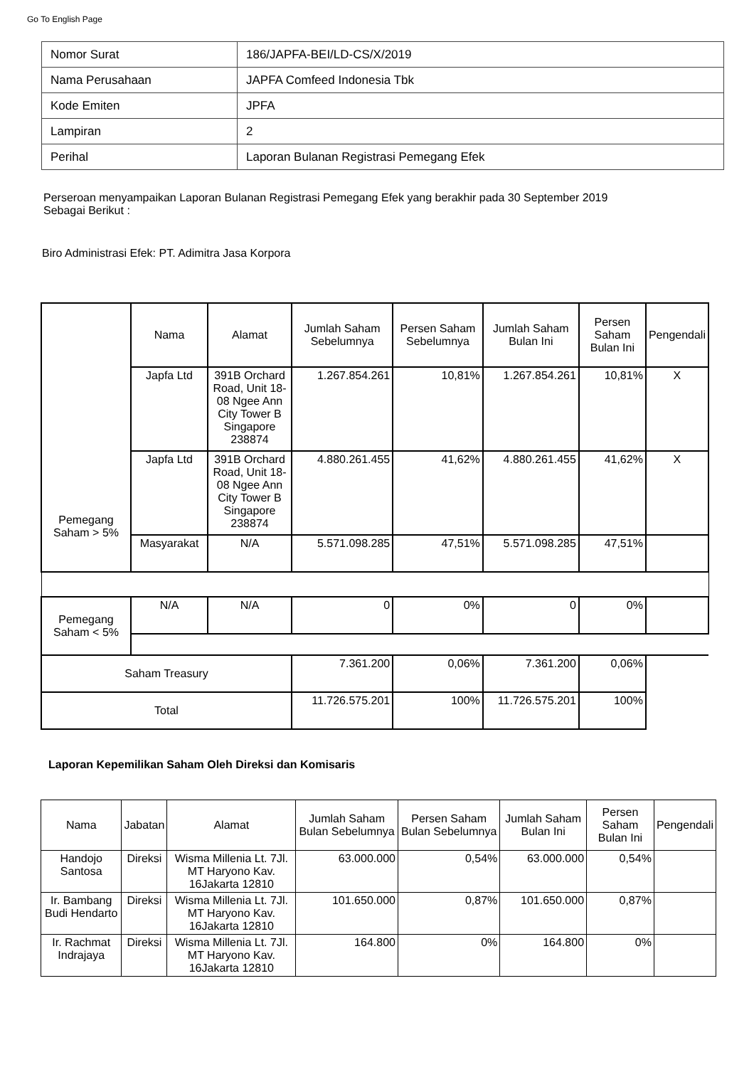Go To English Page
| Nomor Surat | 186/JAPFA-BEI/LD-CS/X/2019 |
| Nama Perusahaan | JAPFA Comfeed Indonesia Tbk |
| Kode Emiten | JPFA |
| Lampiran | 2 |
| Perihal | Laporan Bulanan Registrasi Pemegang Efek |
Perseroan menyampaikan Laporan Bulanan Registrasi Pemegang Efek yang berakhir pada 30 September 2019
Sebagai Berikut :
Biro Administrasi Efek: PT. Adimitra Jasa Korpora
| Pemegang Saham > 5% | Nama | Alamat | Jumlah Saham Sebelumnya | Persen Saham Sebelumnya | Jumlah Saham Bulan Ini | Persen Saham Bulan Ini | Pengendali |
| --- | --- | --- | --- | --- | --- | --- | --- |
| | Japfa Ltd | 391B Orchard Road, Unit 18-08 Ngee Ann City Tower B Singapore 238874 | 1.267.854.261 | 10,81% | 1.267.854.261 | 10,81% | X |
| | Japfa Ltd | 391B Orchard Road, Unit 18-08 Ngee Ann City Tower B Singapore 238874 | 4.880.261.455 | 41,62% | 4.880.261.455 | 41,62% | X |
| | Masyarakat | N/A | 5.571.098.285 | 47,51% | 5.571.098.285 | 47,51% | |
| Pemegang Saham < 5% | N/A | N/A | 0 | 0% | 0 | 0% | |
| Saham Treasury | | | 7.361.200 | 0,06% | 7.361.200 | 0,06% | |
| Total | | | 11.726.575.201 | 100% | 11.726.575.201 | 100% | |
Laporan Kepemilikan Saham Oleh Direksi dan Komisaris
| Nama | Jabatan | Alamat | Jumlah Saham Bulan Sebelumnya | Persen Saham Bulan Sebelumnya | Jumlah Saham Bulan Ini | Persen Saham Bulan Ini | Pengendali |
| --- | --- | --- | --- | --- | --- | --- | --- |
| Handojo Santosa | Direksi | Wisma Millenia Lt. 7Jl. MT Haryono Kav. 16Jakarta 12810 | 63.000.000 | 0,54% | 63.000.000 | 0,54% | |
| Ir. Bambang Budi Hendarto | Direksi | Wisma Millenia Lt. 7Jl. MT Haryono Kav. 16Jakarta 12810 | 101.650.000 | 0,87% | 101.650.000 | 0,87% | |
| Ir. Rachmat Indrajaya | Direksi | Wisma Millenia Lt. 7Jl. MT Haryono Kav. 16Jakarta 12810 | 164.800 | 0% | 164.800 | 0% | |